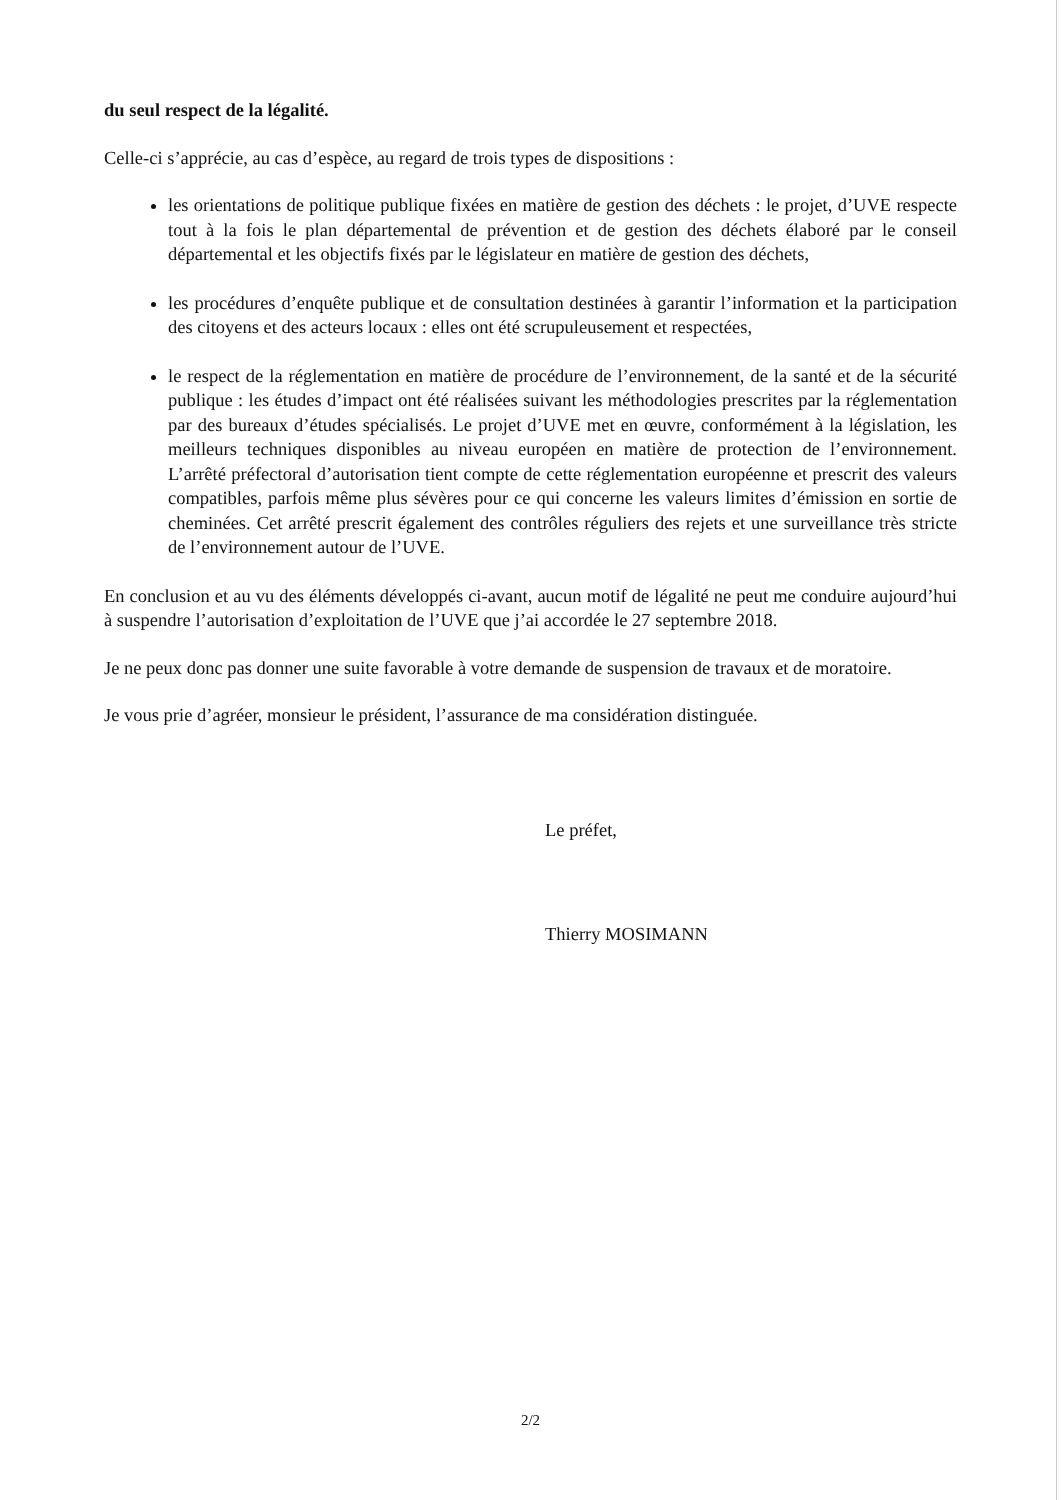du seul respect de la légalité.
Celle-ci s’apprécie, au cas d’espèce, au regard de trois types de dispositions :
les orientations de politique publique fixées en matière de gestion des déchets : le projet, d’UVE respecte tout à la fois le plan départemental de prévention et de gestion des déchets élaboré par le conseil départemental et les objectifs fixés par le législateur en matière de gestion des déchets,
les procédures d’enquête publique et de consultation destinées à garantir l’information et la participation des citoyens et des acteurs locaux : elles ont été scrupuleusement et respectées,
le respect de la réglementation en matière de procédure de l’environnement, de la santé et de la sécurité publique : les études d’impact ont été réalisées suivant les méthodologies prescrites par la réglementation par des bureaux d’études spécialisés. Le projet d’UVE met en œuvre, conformément à la législation, les meilleurs techniques disponibles au niveau européen en matière de protection de l’environnement. L’arrêté préfectoral d’autorisation tient compte de cette réglementation européenne et prescrit des valeurs compatibles, parfois même plus sévères pour ce qui concerne les valeurs limites d’émission en sortie de cheminées. Cet arrêté prescrit également des contrôles réguliers des rejets et une surveillance très stricte de l’environnement autour de l’UVE.
En conclusion et au vu des éléments développés ci-avant, aucun motif de légalité ne peut me conduire aujourd’hui à suspendre l’autorisation d’exploitation de l’UVE que j’ai accordée le 27 septembre 2018.
Je ne peux donc pas donner une suite favorable à votre demande de suspension de travaux et de moratoire.
Je vous prie d’agréer, monsieur le président, l’assurance de ma considération distinguée.
Le préfet,
Thierry MOSIMANN
2/2